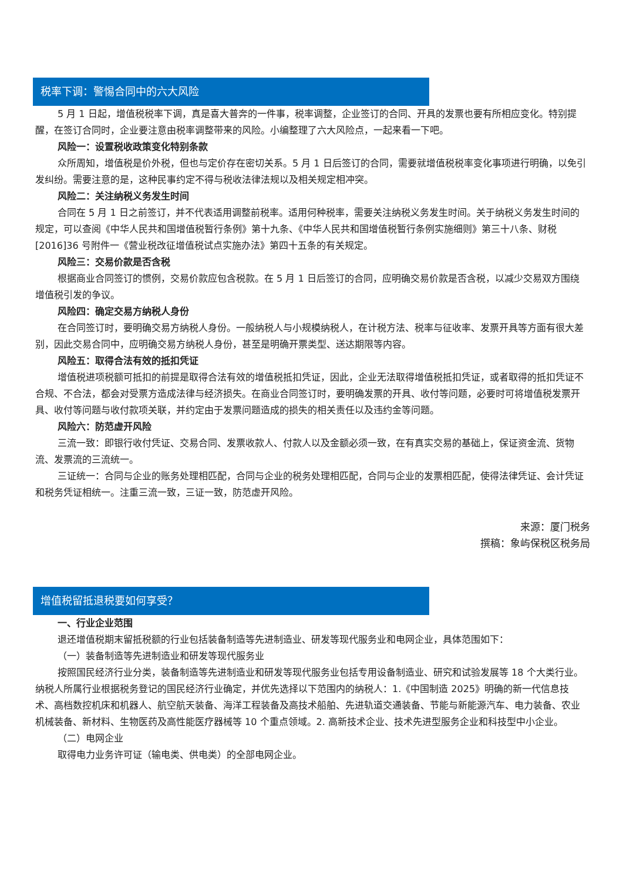税率下调：警惕合同中的六大风险
5 月 1 日起，增值税税率下调，真是喜大普奔的一件事，税率调整，企业签订的合同、开具的发票也要有所相应变化。特别提醒，在签订合同时，企业要注意由税率调整带来的风险。小编整理了六大风险点，一起来看一下吧。
风险一：设置税收政策变化特别条款
众所周知，增值税是价外税，但也与定价存在密切关系。5 月 1 日后签订的合同，需要就增值税税率变化事项进行明确，以免引发纠纷。需要注意的是，这种民事约定不得与税收法律法规以及相关规定相冲突。
风险二：关注纳税义务发生时间
合同在 5 月 1 日之前签订，并不代表适用调整前税率。适用何种税率，需要关注纳税义务发生时间。关于纳税义务发生时间的规定，可以查阅《中华人民共和国增值税暂行条例》第十九条、《中华人民共和国增值税暂行条例实施细则》第三十八条、财税[2016]36 号附件一《营业税改征增值税试点实施办法》第四十五条的有关规定。
风险三：交易价款是否含税
根据商业合同签订的惯例，交易价款应包含税款。在 5 月 1 日后签订的合同，应明确交易价款是否含税，以减少交易双方围绕增值税引发的争议。
风险四：确定交易方纳税人身份
在合同签订时，要明确交易方纳税人身份。一般纳税人与小规模纳税人，在计税方法、税率与征收率、发票开具等方面有很大差别，因此交易合同中，应明确交易方纳税人身份，甚至是明确开票类型、送达期限等内容。
风险五：取得合法有效的抵扣凭证
增值税进项税额可抵扣的前提是取得合法有效的增值税抵扣凭证，因此，企业无法取得增值税抵扣凭证，或者取得的抵扣凭证不合规、不合法，都会对受票方造成法律与经济损失。在商业合同签订时，要明确发票的开具、收付等问题，必要时可将增值税发票开具、收付等问题与收付款项关联，并约定由于发票问题造成的损失的相关责任以及违约金等问题。
风险六：防范虚开风险
三流一致：即银行收付凭证、交易合同、发票收款人、付款人以及金额必须一致，在有真实交易的基础上，保证资金流、货物流、发票流的三流统一。
三证统一：合同与企业的账务处理相匹配，合同与企业的税务处理相匹配，合同与企业的发票相匹配，使得法律凭证、会计凭证和税务凭证相统一。注重三流一致，三证一致，防范虚开风险。
来源：厦门税务
撰稿：象屿保税区税务局
增值税留抵退税要如何享受？
一、行业企业范围
退还增值税期末留抵税额的行业包括装备制造等先进制造业、研发等现代服务业和电网企业，具体范围如下：
（一）装备制造等先进制造业和研发等现代服务业
按照国民经济行业分类，装备制造等先进制造业和研发等现代服务业包括专用设备制造业、研究和试验发展等 18 个大类行业。纳税人所属行业根据税务登记的国民经济行业确定，并优先选择以下范围内的纳税人：1.《中国制造 2025》明确的新一代信息技术、高档数控机床和机器人、航空航天装备、海洋工程装备及高技术船舶、先进轨道交通装备、节能与新能源汽车、电力装备、农业机械装备、新材料、生物医药及高性能医疗器械等 10 个重点领域。2. 高新技术企业、技术先进型服务企业和科技型中小企业。
（二）电网企业
取得电力业务许可证（输电类、供电类）的全部电网企业。